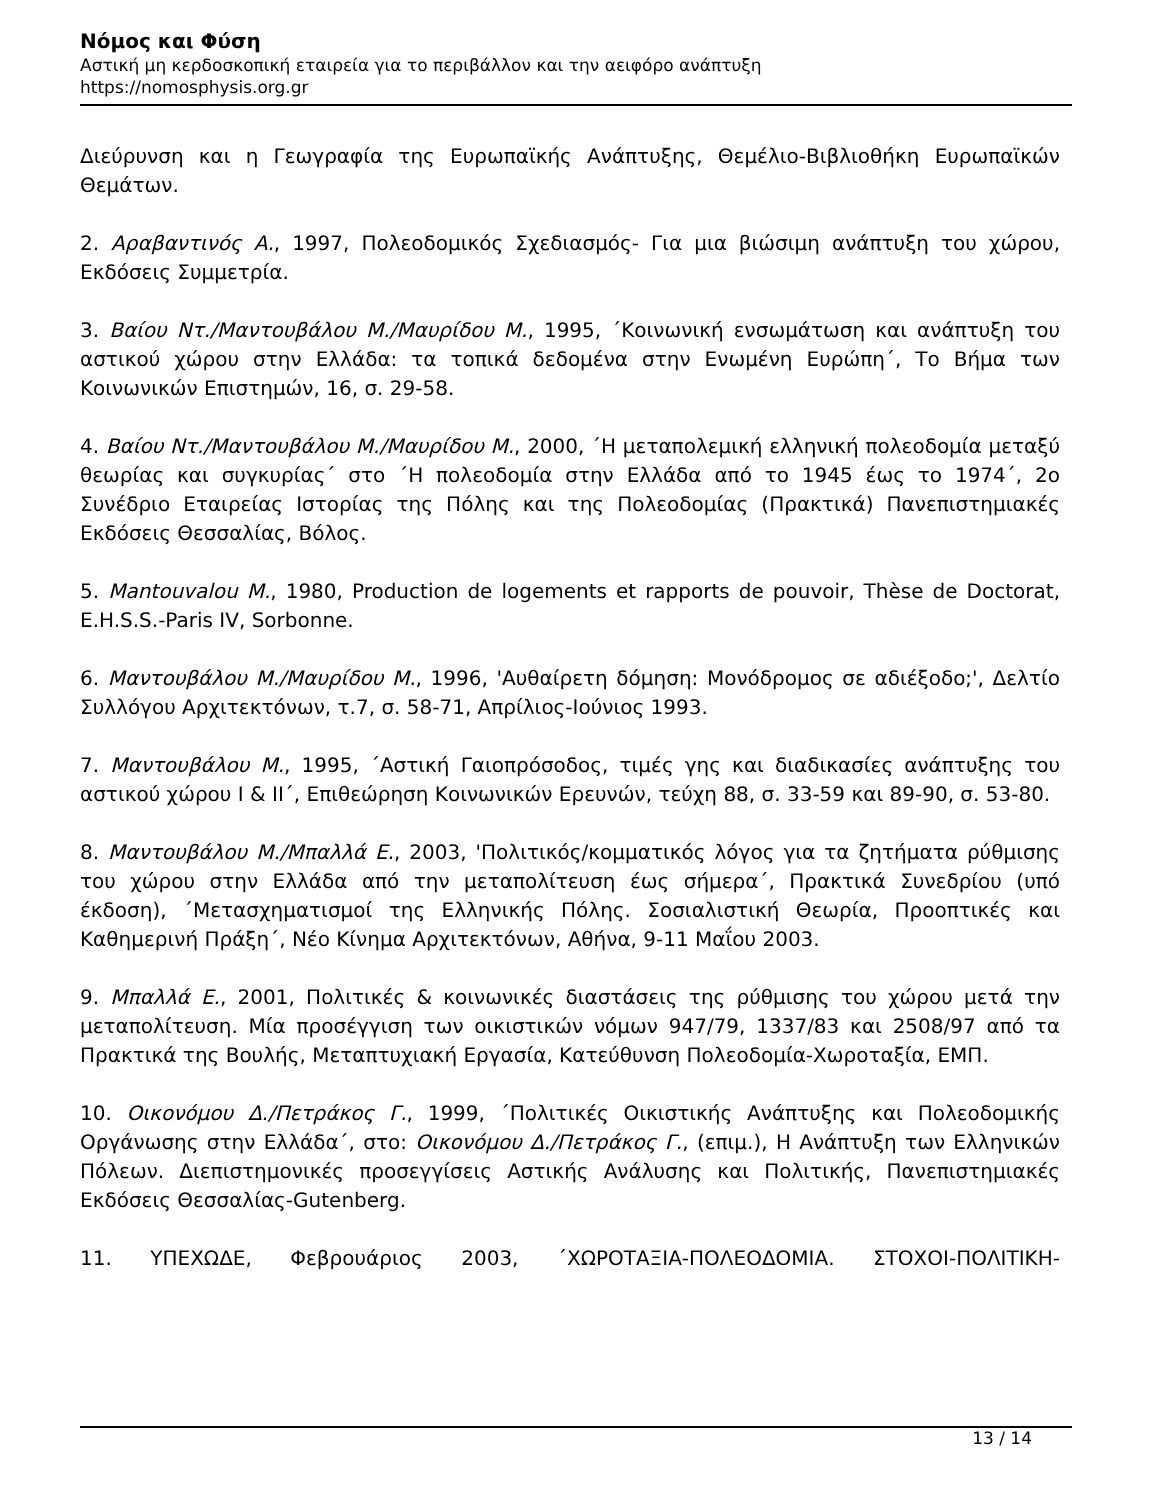Νόμος και Φύση
Αστική μη κερδοσκοπική εταιρεία για το περιβάλλον και την αειφόρο ανάπτυξη
https://nomosphysis.org.gr
Διεύρυνση και η Γεωγραφία της Ευρωπαϊκής Ανάπτυξης, Θεμέλιο-Βιβλιοθήκη Ευρωπαϊκών Θεμάτων.
2. Αραβαντινός Α., 1997, Πολεοδομικός Σχεδιασμός- Για μια βιώσιμη ανάπτυξη του χώρου, Εκδόσεις Συμμετρία.
3. Βαίου Ντ./Μαντουβάλου Μ./Μαυρίδου Μ., 1995, ΄Κοινωνική ενσωμάτωση και ανάπτυξη του αστικού χώρου στην Ελλάδα: τα τοπικά δεδομένα στην Ενωμένη Ευρώπη΄, Το Βήμα των Κοινωνικών Επιστημών, 16, σ. 29-58.
4. Βαίου Ντ./Μαντουβάλου Μ./Μαυρίδου Μ., 2000, ΄Η μεταπολεμική ελληνική πολεοδομία μεταξύ θεωρίας και συγκυρίας΄ στο ΄Η πολεοδομία στην Ελλάδα από το 1945 έως το 1974΄, 2ο Συνέδριο Εταιρείας Ιστορίας της Πόλης και της Πολεοδομίας (Πρακτικά) Πανεπιστημιακές Εκδόσεις Θεσσαλίας, Βόλος.
5. Mantouvalou M., 1980, Production de logements et rapports de pouvoir, Thèse de Doctorat, E.H.S.S.-Paris IV, Sorbonne.
6. Μαντουβάλου Μ./Μαυρίδου Μ., 1996, 'Αυθαίρετη δόμηση: Μονόδρομος σε αδιέξοδο;', Δελτίο Συλλόγου Αρχιτεκτόνων, τ.7, σ. 58-71, Απρίλιος-Ιούνιος 1993.
7. Μαντουβάλου Μ., 1995, ΄Αστική Γαιοπρόσοδος, τιμές γης και διαδικασίες ανάπτυξης του αστικού χώρου Ι & ΙΙ΄, Επιθεώρηση Κοινωνικών Ερευνών, τεύχη 88, σ. 33-59 και 89-90, σ. 53-80.
8. Μαντουβάλου Μ./Μπαλλά Ε., 2003, 'Πολιτικός/κομματικός λόγος για τα ζητήματα ρύθμισης του χώρου στην Ελλάδα από την μεταπολίτευση έως σήμερα΄, Πρακτικά Συνεδρίου (υπό έκδοση), ΄Μετασχηματισμοί της Ελληνικής Πόλης. Σοσιαλιστική Θεωρία, Προοπτικές και Καθημερινή Πράξη΄, Νέο Κίνημα Αρχιτεκτόνων, Αθήνα, 9-11 Μαΐου 2003.
9. Μπαλλά Ε., 2001, Πολιτικές & κοινωνικές διαστάσεις της ρύθμισης του χώρου μετά την μεταπολίτευση. Μία προσέγγιση των οικιστικών νόμων 947/79, 1337/83 και 2508/97 από τα Πρακτικά της Βουλής, Μεταπτυχιακή Εργασία, Κατεύθυνση Πολεοδομία-Χωροταξία, ΕΜΠ.
10. Οικονόμου Δ./Πετράκος Γ., 1999, ΄Πολιτικές Οικιστικής Ανάπτυξης και Πολεοδομικής Οργάνωσης στην Ελλάδα΄, στο: Οικονόμου Δ./Πετράκος Γ., (επιμ.), Η Ανάπτυξη των Ελληνικών Πόλεων. Διεπιστημονικές προσεγγίσεις Αστικής Ανάλυσης και Πολιτικής, Πανεπιστημιακές Εκδόσεις Θεσσαλίας-Gutenberg.
11. ΥΠΕΧΩΔΕ, Φεβρουάριος 2003, ΄ΧΩΡΟΤΑΞΙΑ-ΠΟΛΕΟΔΟΜΙΑ. ΣΤΟΧΟΙ-ΠΟΛΙΤΙΚΗ-
13 / 14